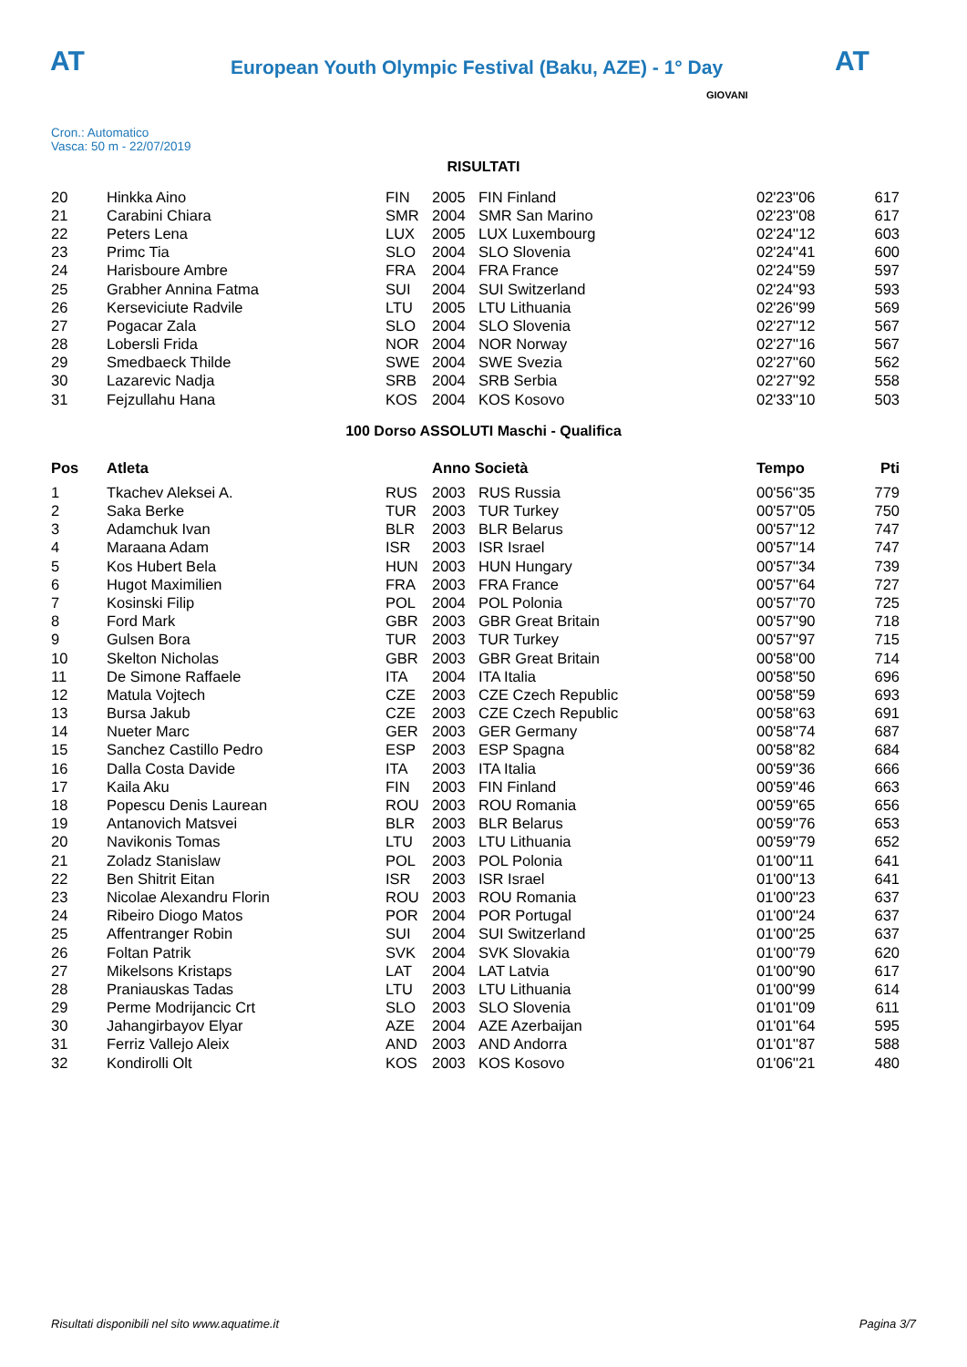AT
European Youth Olympic Festival (Baku, AZE) - 1° Day
AT
Cron.: Automatico
Vasca: 50 m - 22/07/2019
GIOVANI
RISULTATI
| 20 | Hinkka Aino | FIN | 2005 | FIN Finland | 02'23''06 | 617 |
| 21 | Carabini Chiara | SMR | 2004 | SMR San Marino | 02'23''08 | 617 |
| 22 | Peters Lena | LUX | 2005 | LUX Luxembourg | 02'24''12 | 603 |
| 23 | Primc Tia | SLO | 2004 | SLO Slovenia | 02'24''41 | 600 |
| 24 | Harisboure Ambre | FRA | 2004 | FRA France | 02'24''59 | 597 |
| 25 | Grabher Annina Fatma | SUI | 2004 | SUI Switzerland | 02'24''93 | 593 |
| 26 | Kerseviciute Radvile | LTU | 2005 | LTU Lithuania | 02'26''99 | 569 |
| 27 | Pogacar Zala | SLO | 2004 | SLO Slovenia | 02'27''12 | 567 |
| 28 | Lobersli Frida | NOR | 2004 | NOR Norway | 02'27''16 | 567 |
| 29 | Smedbaeck Thilde | SWE | 2004 | SWE Svezia | 02'27''60 | 562 |
| 30 | Lazarevic Nadja | SRB | 2004 | SRB Serbia | 02'27''92 | 558 |
| 31 | Fejzullahu Hana | KOS | 2004 | KOS Kosovo | 02'33''10 | 503 |
100 Dorso ASSOLUTI Maschi - Qualifica
| Pos | Atleta | | Anno Società | | Tempo | Pti |
| --- | --- | --- | --- | --- | --- | --- |
| 1 | Tkachev Aleksei A. | RUS | 2003 | RUS Russia | 00'56''35 | 779 |
| 2 | Saka Berke | TUR | 2003 | TUR Turkey | 00'57''05 | 750 |
| 3 | Adamchuk Ivan | BLR | 2003 | BLR Belarus | 00'57''12 | 747 |
| 4 | Maraana Adam | ISR | 2003 | ISR Israel | 00'57''14 | 747 |
| 5 | Kos Hubert Bela | HUN | 2003 | HUN Hungary | 00'57''34 | 739 |
| 6 | Hugot Maximilien | FRA | 2003 | FRA France | 00'57''64 | 727 |
| 7 | Kosinski Filip | POL | 2004 | POL Polonia | 00'57''70 | 725 |
| 8 | Ford Mark | GBR | 2003 | GBR Great Britain | 00'57''90 | 718 |
| 9 | Gulsen Bora | TUR | 2003 | TUR Turkey | 00'57''97 | 715 |
| 10 | Skelton Nicholas | GBR | 2003 | GBR Great Britain | 00'58''00 | 714 |
| 11 | De Simone Raffaele | ITA | 2004 | ITA Italia | 00'58''50 | 696 |
| 12 | Matula Vojtech | CZE | 2003 | CZE Czech Republic | 00'58''59 | 693 |
| 13 | Bursa Jakub | CZE | 2003 | CZE Czech Republic | 00'58''63 | 691 |
| 14 | Nueter Marc | GER | 2003 | GER Germany | 00'58''74 | 687 |
| 15 | Sanchez Castillo Pedro | ESP | 2003 | ESP Spagna | 00'58''82 | 684 |
| 16 | Dalla Costa Davide | ITA | 2003 | ITA Italia | 00'59''36 | 666 |
| 17 | Kaila Aku | FIN | 2003 | FIN Finland | 00'59''46 | 663 |
| 18 | Popescu Denis Laurean | ROU | 2003 | ROU Romania | 00'59''65 | 656 |
| 19 | Antanovich Matsvei | BLR | 2003 | BLR Belarus | 00'59''76 | 653 |
| 20 | Navikonis Tomas | LTU | 2003 | LTU Lithuania | 00'59''79 | 652 |
| 21 | Zoladz Stanislaw | POL | 2003 | POL Polonia | 01'00''11 | 641 |
| 22 | Ben Shitrit Eitan | ISR | 2003 | ISR Israel | 01'00''13 | 641 |
| 23 | Nicolae Alexandru Florin | ROU | 2003 | ROU Romania | 01'00''23 | 637 |
| 24 | Ribeiro Diogo Matos | POR | 2004 | POR Portugal | 01'00''24 | 637 |
| 25 | Affentranger Robin | SUI | 2004 | SUI Switzerland | 01'00''25 | 637 |
| 26 | Foltan Patrik | SVK | 2004 | SVK Slovakia | 01'00''79 | 620 |
| 27 | Mikelsons Kristaps | LAT | 2004 | LAT Latvia | 01'00''90 | 617 |
| 28 | Praniauskas Tadas | LTU | 2003 | LTU Lithuania | 01'00''99 | 614 |
| 29 | Perme Modrijancic Crt | SLO | 2003 | SLO Slovenia | 01'01''09 | 611 |
| 30 | Jahangirbayov Elyar | AZE | 2004 | AZE Azerbaijan | 01'01''64 | 595 |
| 31 | Ferriz Vallejo Aleix | AND | 2003 | AND Andorra | 01'01''87 | 588 |
| 32 | Kondirolli Olt | KOS | 2003 | KOS Kosovo | 01'06''21 | 480 |
Risultati disponibili nel sito www.aquatime.it Pagina 3/7